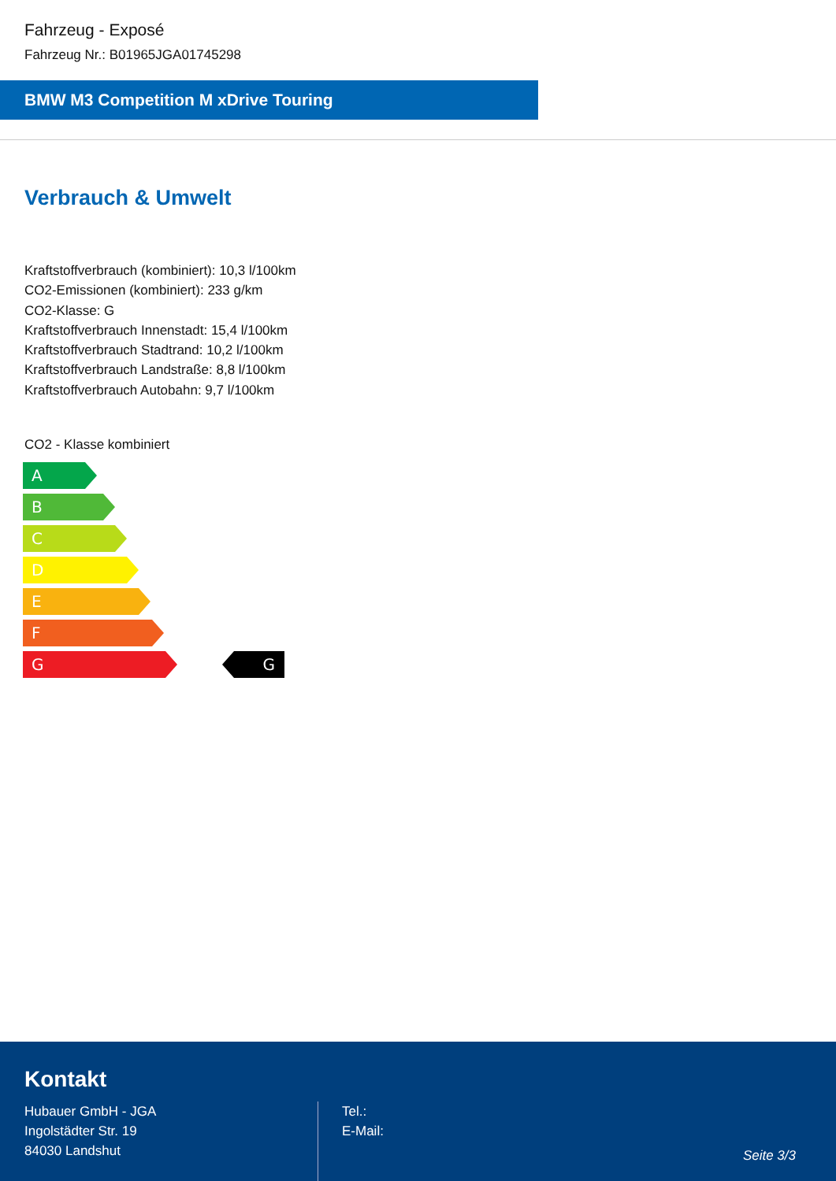Fahrzeug - Exposé
Fahrzeug Nr.: B01965JGA01745298
BMW M3 Competition M xDrive Touring
Verbrauch & Umwelt
Kraftstoffverbrauch (kombiniert): 10,3 l/100km
CO2-Emissionen (kombiniert): 233 g/km
CO2-Klasse: G
Kraftstoffverbrauch Innenstadt: 15,4 l/100km
Kraftstoffverbrauch Stadtrand: 10,2 l/100km
Kraftstoffverbrauch Landstraße: 8,8 l/100km
Kraftstoffverbrauch Autobahn: 9,7 l/100km
CO2 - Klasse kombiniert
A
B
C
D
E
F
G
G
Kontakt
Hubauer GmbH - JGA
Ingolstädter Str. 19
84030 Landshut
Tel.:
E-Mail:
Seite 3/3